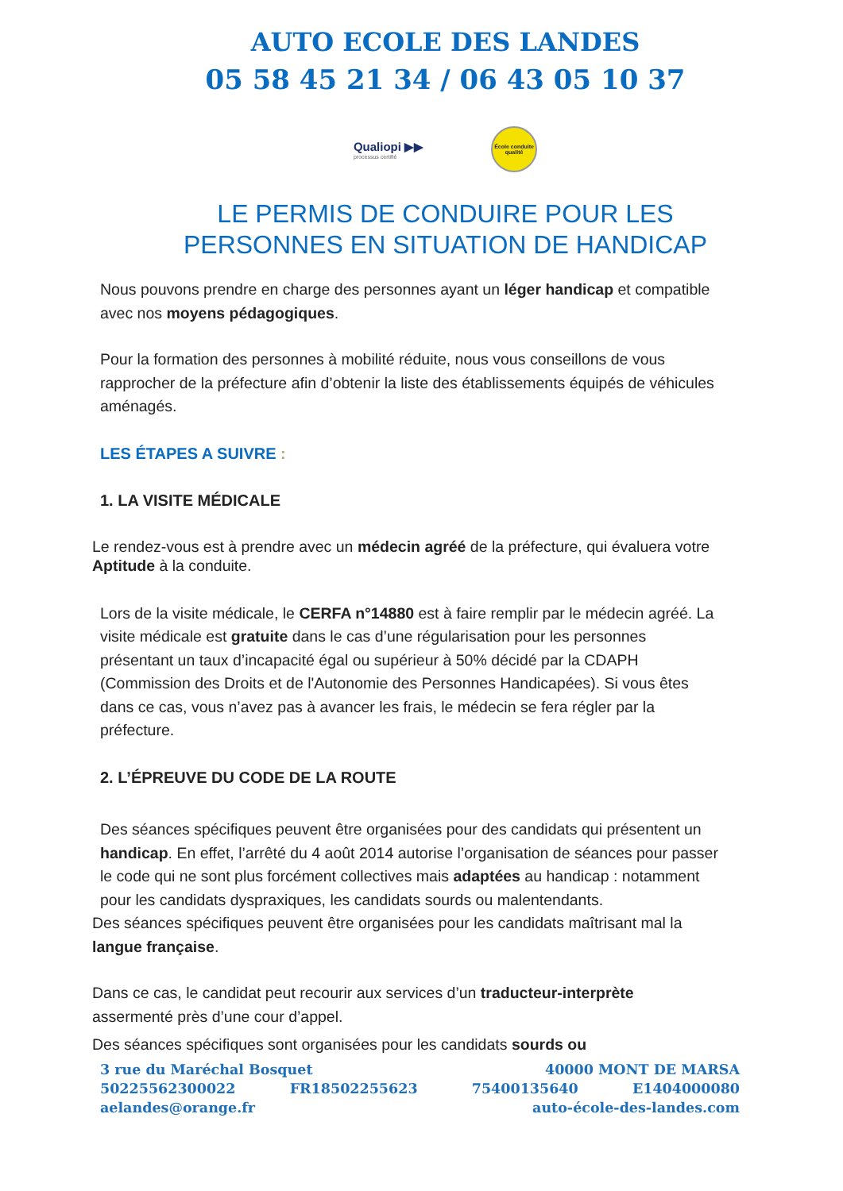AUTO ECOLE DES LANDES
05 58 45 21 34 / 06 43 05 10 37
Qualiopi ▶▶
processus certifié
École conduite qualité
LE PERMIS DE CONDUIRE POUR LES
PERSONNES EN SITUATION DE HANDICAP
Nous pouvons prendre en charge des personnes ayant un léger handicap et compatible avec nos moyens pédagogiques.
Pour la formation des personnes à mobilité réduite, nous vous conseillons de vous rapprocher de la préfecture afin d’obtenir la liste des établissements équipés de véhicules aménagés.
LES ÉTAPES A SUIVRE :
1. LA VISITE MÉDICALE
Le rendez-vous est à prendre avec un médecin agréé de la préfecture, qui évaluera votre Aptitude à la conduite.
Lors de la visite médicale, le CERFA n°14880 est à faire remplir par le médecin agréé. La visite médicale est gratuite dans le cas d’une régularisation pour les personnes présentant un taux d’incapacité égal ou supérieur à 50% décidé par la CDAPH (Commission des Droits et de l'Autonomie des Personnes Handicapées). Si vous êtes dans ce cas, vous n’avez pas à avancer les frais, le médecin se fera régler par la préfecture.
2. L’ÉPREUVE DU CODE DE LA ROUTE
Des séances spécifiques peuvent être organisées pour des candidats qui présentent un handicap. En effet, l’arrêté du 4 août 2014 autorise l’organisation de séances pour passer le code qui ne sont plus forcément collectives mais adaptées au handicap : notamment pour les candidats dyspraxiques, les candidats sourds ou malentendants.
Des séances spécifiques peuvent être organisées pour les candidats maîtrisant mal la langue française.
Dans ce cas, le candidat peut recourir aux services d’un traducteur-interprète assermenté près d’une cour d’appel.
Des séances spécifiques sont organisées pour les candidats sourds ou
3 rue du Maréchal Bosquet 40000 MONT DE MARSA
50225562300022 FR18502255623 75400135640 E1404000080
aelandes@orange.fr auto-école-des-landes.com